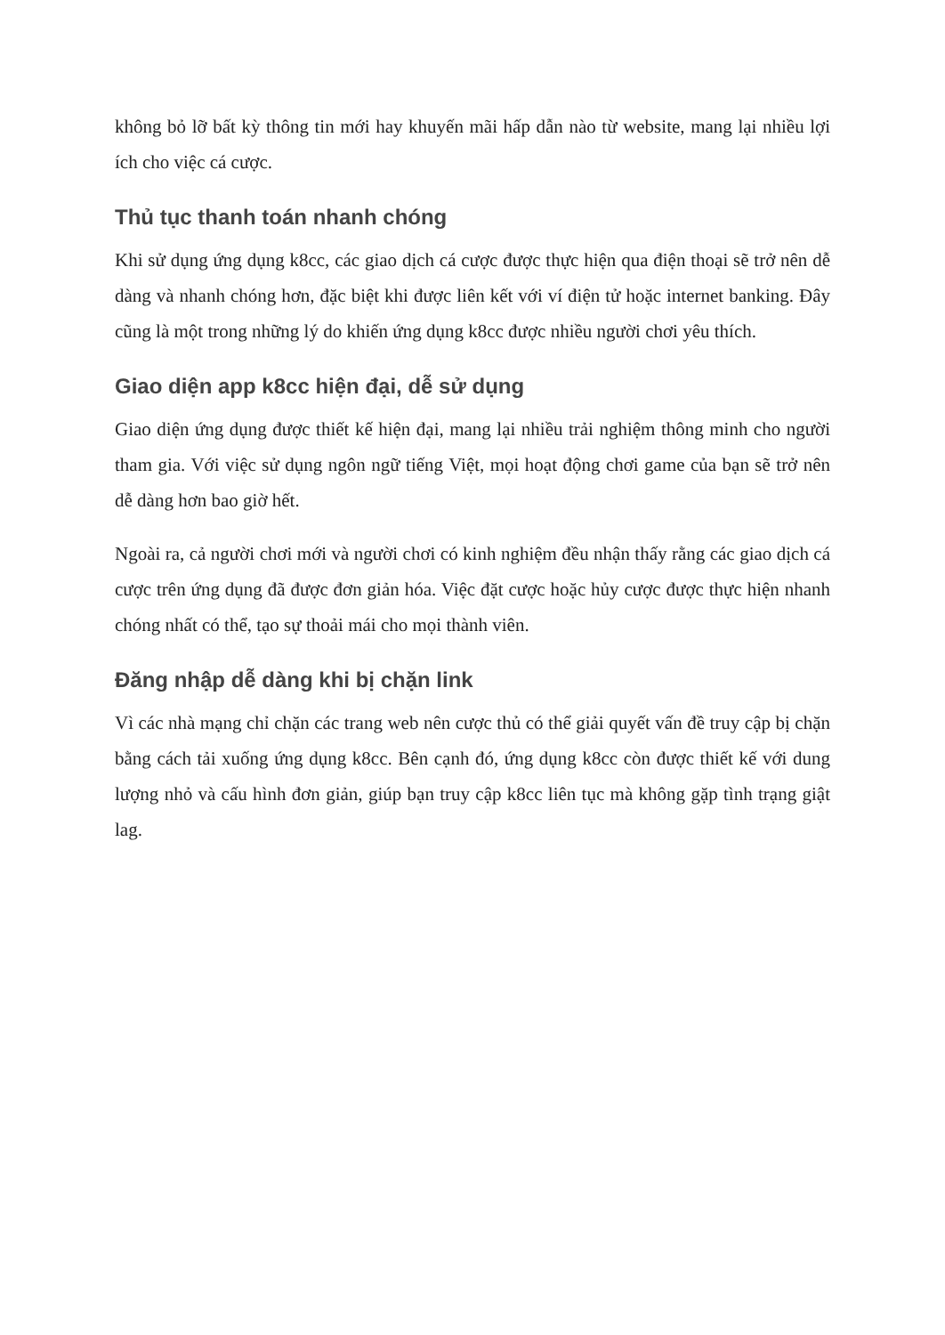không bỏ lỡ bất kỳ thông tin mới hay khuyến mãi hấp dẫn nào từ website, mang lại nhiều lợi ích cho việc cá cược.
Thủ tục thanh toán nhanh chóng
Khi sử dụng ứng dụng k8cc, các giao dịch cá cược được thực hiện qua điện thoại sẽ trở nên dễ dàng và nhanh chóng hơn, đặc biệt khi được liên kết với ví điện tử hoặc internet banking. Đây cũng là một trong những lý do khiến ứng dụng k8cc được nhiều người chơi yêu thích.
Giao diện app k8cc hiện đại, dễ sử dụng
Giao diện ứng dụng được thiết kế hiện đại, mang lại nhiều trải nghiệm thông minh cho người tham gia. Với việc sử dụng ngôn ngữ tiếng Việt, mọi hoạt động chơi game của bạn sẽ trở nên dễ dàng hơn bao giờ hết.
Ngoài ra, cả người chơi mới và người chơi có kinh nghiệm đều nhận thấy rằng các giao dịch cá cược trên ứng dụng đã được đơn giản hóa. Việc đặt cược hoặc hủy cược được thực hiện nhanh chóng nhất có thể, tạo sự thoải mái cho mọi thành viên.
Đăng nhập dễ dàng khi bị chặn link
Vì các nhà mạng chỉ chặn các trang web nên cược thủ có thể giải quyết vấn đề truy cập bị chặn bằng cách tải xuống ứng dụng k8cc. Bên cạnh đó, ứng dụng k8cc còn được thiết kế với dung lượng nhỏ và cấu hình đơn giản, giúp bạn truy cập k8cc liên tục mà không gặp tình trạng giật lag.